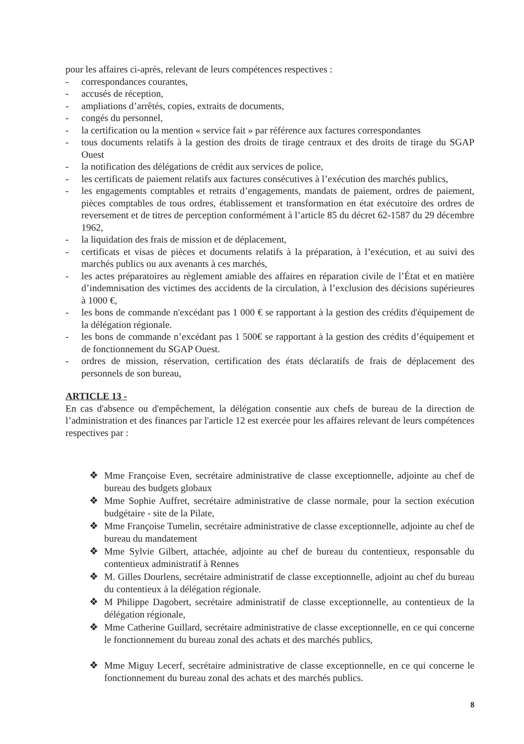pour les affaires ci-après, relevant de leurs compétences respectives :
- correspondances courantes,
- accusés de réception,
- ampliations d’arrêtés, copies, extraits de documents,
- congés du personnel,
- la certification ou la mention « service fait » par référence aux factures correspondantes
- tous documents relatifs à la gestion des droits de tirage centraux et des droits de tirage du SGAP Ouest
- la notification des délégations de crédit aux services de police,
- les certificats de paiement relatifs aux factures consécutives à l’exécution des marchés publics,
- les engagements comptables et retraits d’engagements, mandats de paiement, ordres de paiement, pièces comptables de tous ordres, établissement et transformation en état exécutoire des ordres de reversement et de titres de perception conformément à l’article 85 du décret 62-1587 du 29 décembre 1962,
- la liquidation des frais de mission et de déplacement,
- certificats et visas de pièces et documents relatifs à la préparation, à l’exécution, et au suivi des marchés publics ou aux avenants à ces marchés,
- les actes préparatoires au règlement amiable des affaires en réparation civile de l’État et en matière d’indemnisation des victimes des accidents de la circulation, à l’exclusion des décisions supérieures à 1000 €,
- les bons de commande n'excédant pas 1 000 € se rapportant à la gestion des crédits d'équipement de la délégation régionale.
- les bons de commande n’excédant pas 1 500€ se rapportant à la gestion des crédits d’équipement et de fonctionnement du SGAP Ouest.
- ordres de mission, réservation, certification des états déclaratifs de frais de déplacement des personnels de son bureau,
ARTICLE 13 -
En cas d'absence ou d'empêchement, la délégation consentie aux chefs de bureau de la direction de l’administration et des finances par l'article 12 est exercée pour les affaires relevant de leurs compétences respectives par :
❖ Mme Françoise Even, secrétaire administrative de classe exceptionnelle, adjointe au chef de bureau des budgets globaux
❖ Mme Sophie Auffret, secrétaire administrative de classe normale, pour la section exécution budgétaire - site de la Pilate,
❖ Mme Françoise Tumelin, secrétaire administrative de classe exceptionnelle, adjointe au chef de bureau du mandatement
❖ Mme Sylvie Gilbert, attachée, adjointe au chef de bureau du contentieux, responsable du contentieux administratif à Rennes
❖ M. Gilles Dourlens, secrétaire administratif de classe exceptionnelle, adjoint au chef du bureau du contentieux à la délégation régionale.
❖ M Philippe Dagobert, secrétaire administratif de classe exceptionnelle, au contentieux de la délégation régionale,
❖ Mme Catherine Guillard, secrétaire administrative de classe exceptionnelle, en ce qui concerne le fonctionnement du bureau zonal des achats et des marchés publics,
❖ Mme Miguy Lecerf, secrétaire administrative de classe exceptionnelle, en ce qui concerne le fonctionnement du bureau zonal des achats et des marchés publics.
8